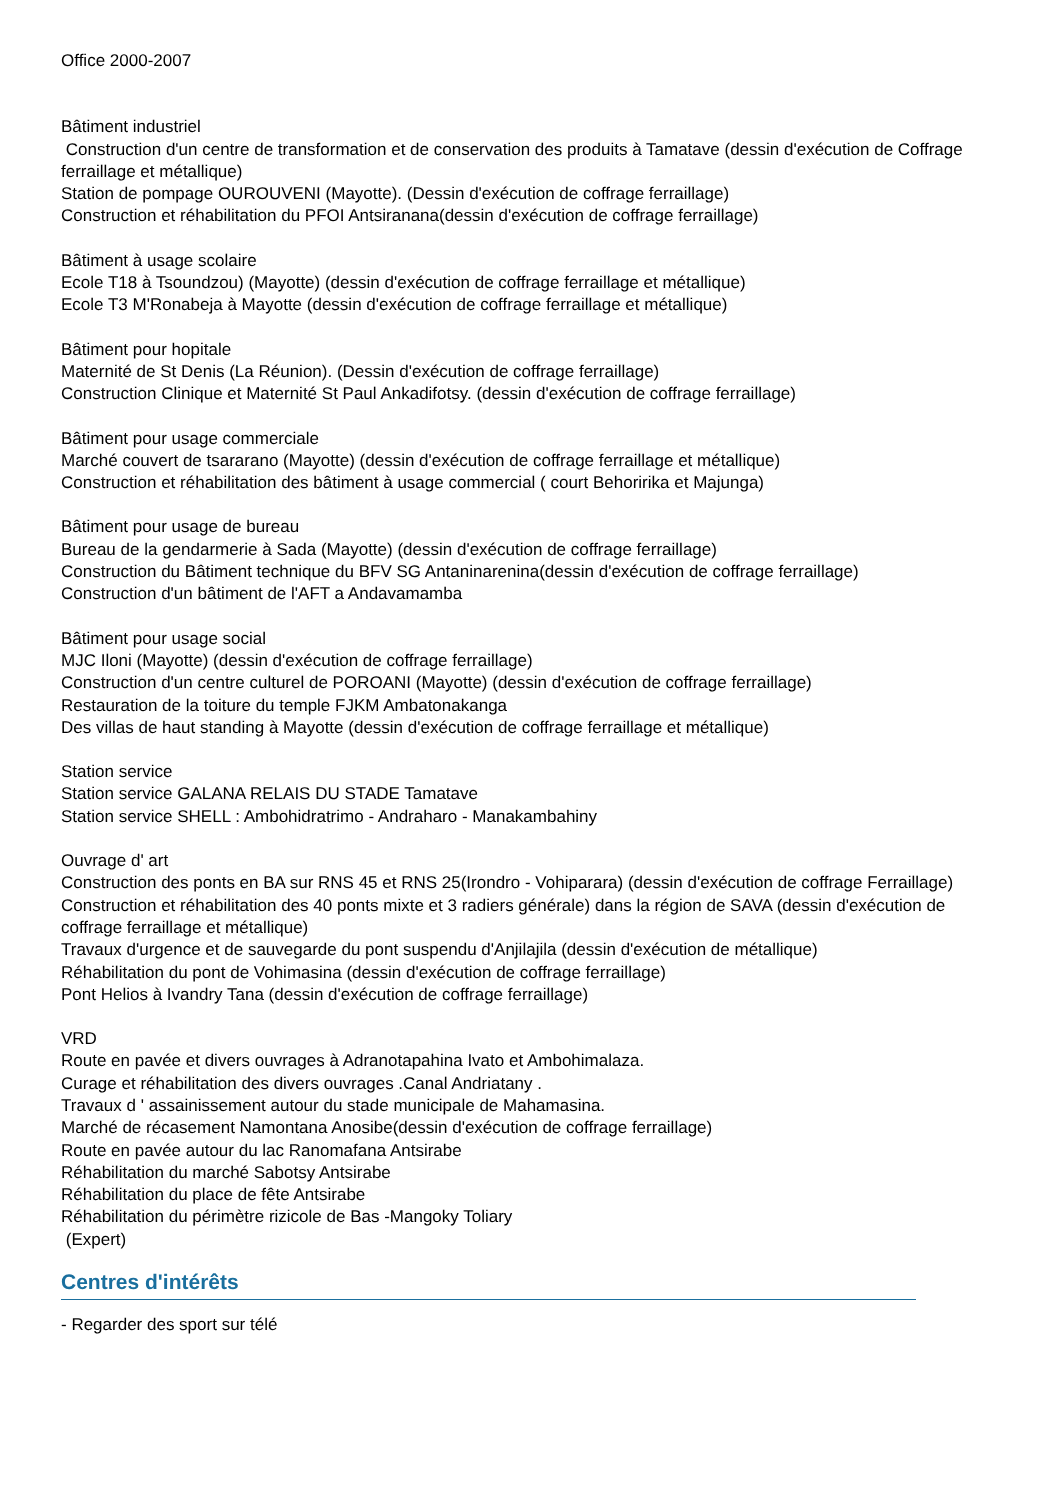Office 2000-2007
Bâtiment industriel
Construction d'un centre de transformation et de conservation des produits à Tamatave (dessin d'exécution de Coffrage ferraillage et métallique)
Station de pompage OUROUVENI (Mayotte). (Dessin d'exécution de coffrage ferraillage)
Construction et réhabilitation du PFOI Antsiranana(dessin d'exécution de coffrage ferraillage)
Bâtiment à usage scolaire
Ecole T18 à Tsoundzou) (Mayotte) (dessin d'exécution de coffrage ferraillage et métallique)
Ecole T3 M'Ronabeja à Mayotte (dessin d'exécution de coffrage ferraillage et métallique)
Bâtiment pour hopitale
Maternité de St Denis (La Réunion). (Dessin d'exécution de coffrage ferraillage)
Construction Clinique et Maternité St Paul Ankadifotsy. (dessin d'exécution de coffrage ferraillage)
Bâtiment pour usage commerciale
Marché couvert de tsararano (Mayotte) (dessin d'exécution de coffrage ferraillage et métallique)
Construction et réhabilitation des bâtiment à usage commercial ( court Behoririka et Majunga)
Bâtiment pour usage de bureau
Bureau de la gendarmerie à Sada (Mayotte) (dessin d'exécution de coffrage ferraillage)
Construction du Bâtiment technique du BFV SG Antaninarenina(dessin d'exécution de coffrage ferraillage)
Construction d'un bâtiment de l'AFT a Andavamamba
Bâtiment pour usage social
MJC Iloni (Mayotte) (dessin d'exécution de coffrage ferraillage)
Construction d'un centre culturel de POROANI (Mayotte) (dessin d'exécution de coffrage ferraillage)
Restauration de la toiture du temple FJKM Ambatonakanga
Des villas de haut standing à Mayotte (dessin d'exécution de coffrage ferraillage et métallique)
Station service
Station service GALANA RELAIS DU STADE Tamatave
Station service SHELL : Ambohidratrimo - Andraharo - Manakambahiny
Ouvrage d' art
Construction des ponts en BA sur RNS 45 et RNS 25(Irondro - Vohiparara) (dessin d'exécution de coffrage Ferraillage)
Construction et réhabilitation des 40 ponts mixte et 3 radiers générale) dans la région de SAVA (dessin d'exécution de coffrage ferraillage et métallique)
Travaux d'urgence et de sauvegarde du pont suspendu d'Anjilajila (dessin d'exécution de métallique)
Réhabilitation du pont de Vohimasina (dessin d'exécution de coffrage ferraillage)
Pont Helios à Ivandry Tana (dessin d'exécution de coffrage ferraillage)
VRD
Route en pavée et divers ouvrages à Adranotapahina Ivato et Ambohimalaza.
Curage et réhabilitation des divers ouvrages .Canal Andriatany .
Travaux d ' assainissement autour du stade municipale de Mahamasina.
Marché de récasement Namontana Anosibe(dessin d'exécution de coffrage ferraillage)
Route en pavée autour du lac Ranomafana Antsirabe
Réhabilitation du marché Sabotsy Antsirabe
Réhabilitation du place de fête Antsirabe
Réhabilitation du périmètre rizicole de Bas -Mangoky Toliary
(Expert)
Centres d'intérêts
- Regarder des sport sur télé